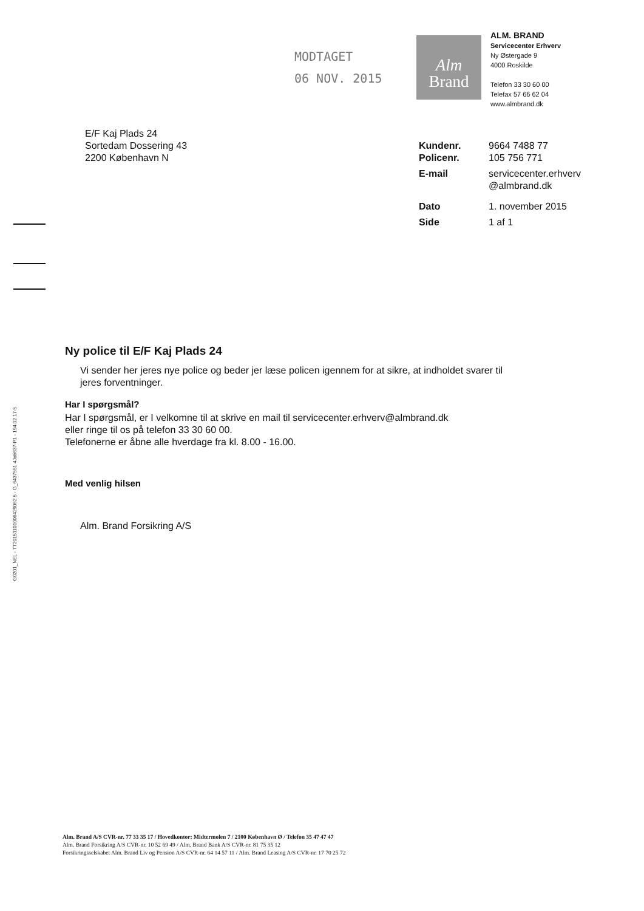MODTAGET
06 NOV. 2015
Alm
Brand
ALM. BRAND
Servicecenter Erhverv
Ny Østergade 9
4000 Roskilde
Telefon 33 30 60 00
Telefax 57 66 62 04
www.almbrand.dk
E/F Kaj Plads 24
Sortedam Dossering 43
2200 København N
| Kundenr. | 9664 7488 77 |
| Policenr. | 105 756 771 |
| E-mail | servicecenter.erhverv @almbrand.dk |
| Dato | 1. november 2015 |
| Side | 1 af 1 |
G0201_NEL - TT20151101006429062 5 - G_6437551 4Job637-P1 - 194 02 17-5
Ny police til E/F Kaj Plads 24
Vi sender her jeres nye police og beder jer læse policen igennem for at sikre, at indholdet svarer til jeres forventninger.
Har I spørgsmål?
Har I spørgsmål, er I velkomne til at skrive en mail til servicecenter.erhverv@almbrand.dk
eller ringe til os på telefon 33 30 60 00.
Telefonerne er åbne alle hverdage fra kl. 8.00 - 16.00.
Med venlig hilsen
Alm. Brand Forsikring A/S
Alm. Brand A/S CVR-nr. 77 33 35 17 / Hovedkontor: Midtermolen 7 / 2100 København Ø / Telefon 35 47 47 47
Alm. Brand Forsikring A/S CVR-nr. 10 52 69 49 / Alm. Brand Bank A/S CVR-nr. 81 75 35 12
Forsikringsselskabet Alm. Brand Liv og Pension A/S CVR-nr. 64 14 57 11 / Alm. Brand Leasing A/S CVR-nr. 17 70 25 72